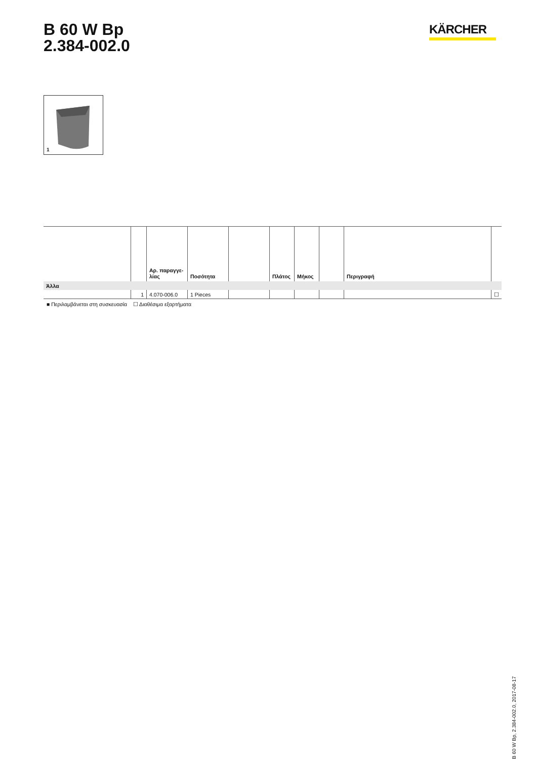B 60 W Bp
2.384-002.0
KÄRCHER
1
| | | Αρ. παραγγε- λίας | Ποσότητα | | Πλάτος | Μήκος | | Περιγραφή | |
| --- | --- | --- | --- | --- | --- | --- | --- | --- | --- |
| Άλλα | | | | | | | | | |
| | 1 | 4.070-006.0 | 1 Pieces | | | | | | ☐ |
■ Περιλαμβάνεται στη συσκευασία ☐ Διαθέσιμα εξαρτήματα
B 60 W Bp, 2.384-002.0, 2017-08-17